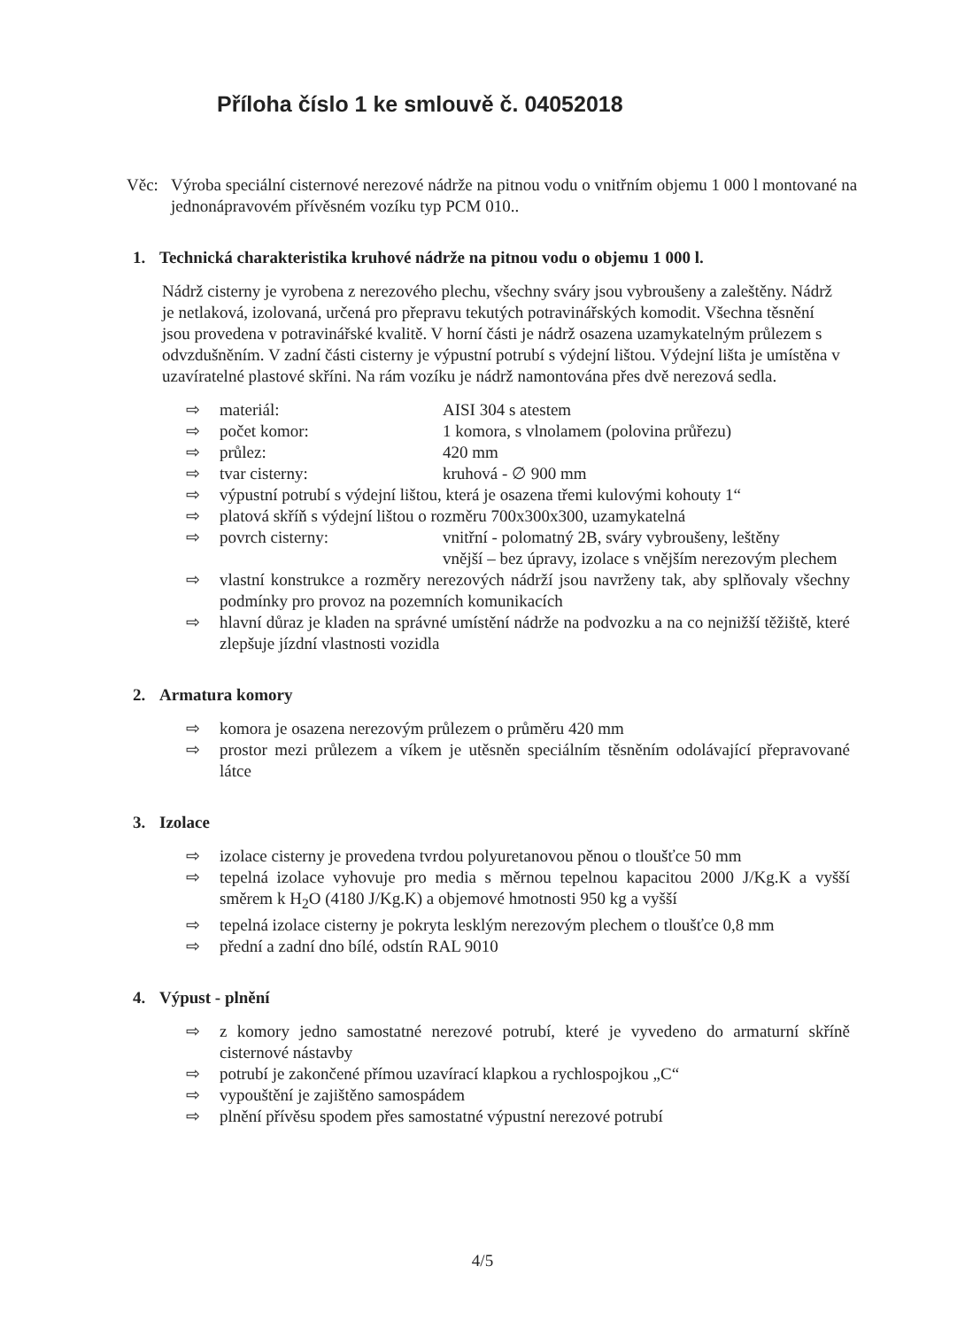Příloha číslo 1 ke smlouvě č. 04052018
Věc: Výroba speciální cisternové nerezové nádrže na pitnou vodu o vnitřním objemu 1 000 l montované na jednonápravovém přívěsném vozíku typ PCM 010..
1. Technická charakteristika kruhové nádrže na pitnou vodu o objemu 1 000 l.
Nádrž cisterny je vyrobena z nerezového plechu, všechny sváry jsou vybroušeny a zaleštěny. Nádrž je netlaková, izolovaná, určená pro přepravu tekutých potravinářských komodit. Všechna těsnění jsou provedena v potravinářské kvalitě. V horní části je nádrž osazena uzamykatelným průlezem s odvzdušněním. V zadní části cisterny je výpustní potrubí s výdejní lištou. Výdejní lišta je umístěna v uzavíratelné plastové skříni. Na rám vozíku je nádrž namontována přes dvě nerezová sedla.
⇨ materiál: AISI 304 s atestem
⇨ počet komor: 1 komora, s vlnolamem (polovina průřezu)
⇨ průlez: 420 mm
⇨ tvar cisterny: kruhová - ∅ 900 mm
⇨ výpustní potrubí s výdejní lištou, která je osazena třemi kulovými kohouty 1“
⇨ platová skříň s výdejní lištou o rozměru 700x300x300, uzamykatelná
⇨ povrch cisterny: vnitřní - polomatný 2B, sváry vybroušeny, leštěny
vnější – bez úpravy, izolace s vnějším nerezovým plechem
⇨ vlastní konstrukce a rozměry nerezových nádrží jsou navrženy tak, aby splňovaly všechny podmínky pro provoz na pozemních komunikacích
⇨ hlavní důraz je kladen na správné umístění nádrže na podvozku a na co nejnižší těžiště, které zlepšuje jízdní vlastnosti vozidla
2. Armatura komory
⇨ komora je osazena nerezovým průlezem o průměru 420 mm
⇨ prostor mezi průlezem a víkem je utěsněn speciálním těsněním odolávající přepravované látce
3. Izolace
⇨ izolace cisterny je provedena tvrdou polyuretanovou pěnou o tloušťce 50 mm
⇨ tepelná izolace vyhovuje pro media s měrnou tepelnou kapacitou 2000 J/Kg.K a vyšší směrem k H<sub>2</sub>O (4180 J/Kg.K) a objemové hmotnosti 950 kg a vyšší
⇨ tepelná izolace cisterny je pokryta lesklým nerezovým plechem o tloušťce 0,8 mm
⇨ přední a zadní dno bílé, odstín RAL 9010
4. Výpust - plnění
⇨ z komory jedno samostatné nerezové potrubí, které je vyvedeno do armaturní skříně cisternové nástavby
⇨ potrubí je zakončené přímou uzavírací klapkou a rychlospojkou „C“
⇨ vypouštění je zajištěno samospádem
⇨ plnění přívěsu spodem přes samostatné výpustní nerezové potrubí
4/5